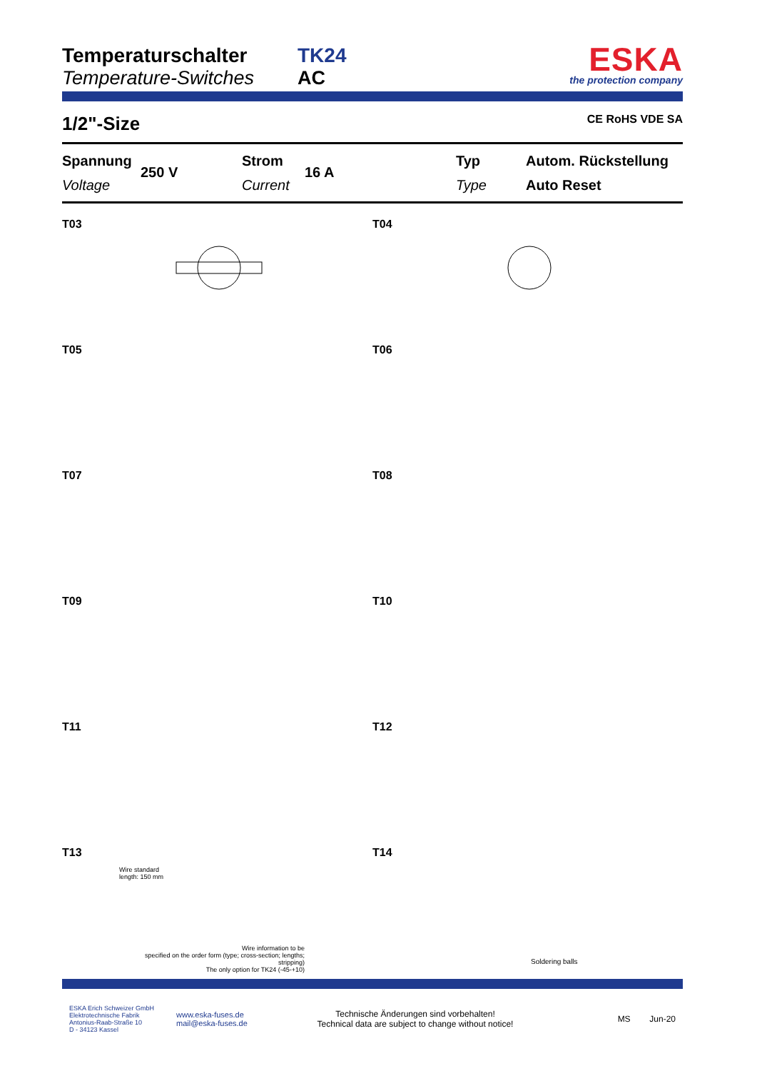Temperaturschalter
Temperature-Switches
TK24
AC
ESKA
the protection company
1/2"-Size CE RoHS VDE SA
Spannung
Voltage
250 V
Strom
Current
16 A
Typ
Type
Autom. Rückstellung
Auto Reset
T03
T04
T05
T06
T07
T08
T09
T10
T11
T12
T13
Wire standard
length: 150 mm
Wire information to be
specified on the order form (type; cross-section; lengths; stripping)
The only option for TK24 (-45-+10)
T14
Soldering balls
ESKA Erich Schweizer GmbH
Elektrotechnische Fabrik
Antonius-Raab-Straße 10
D - 34123 Kassel
www.eska-fuses.de
mail@eska-fuses.de
Technische Änderungen sind vorbehalten!
Technical data are subject to change without notice!
MS Jun-20